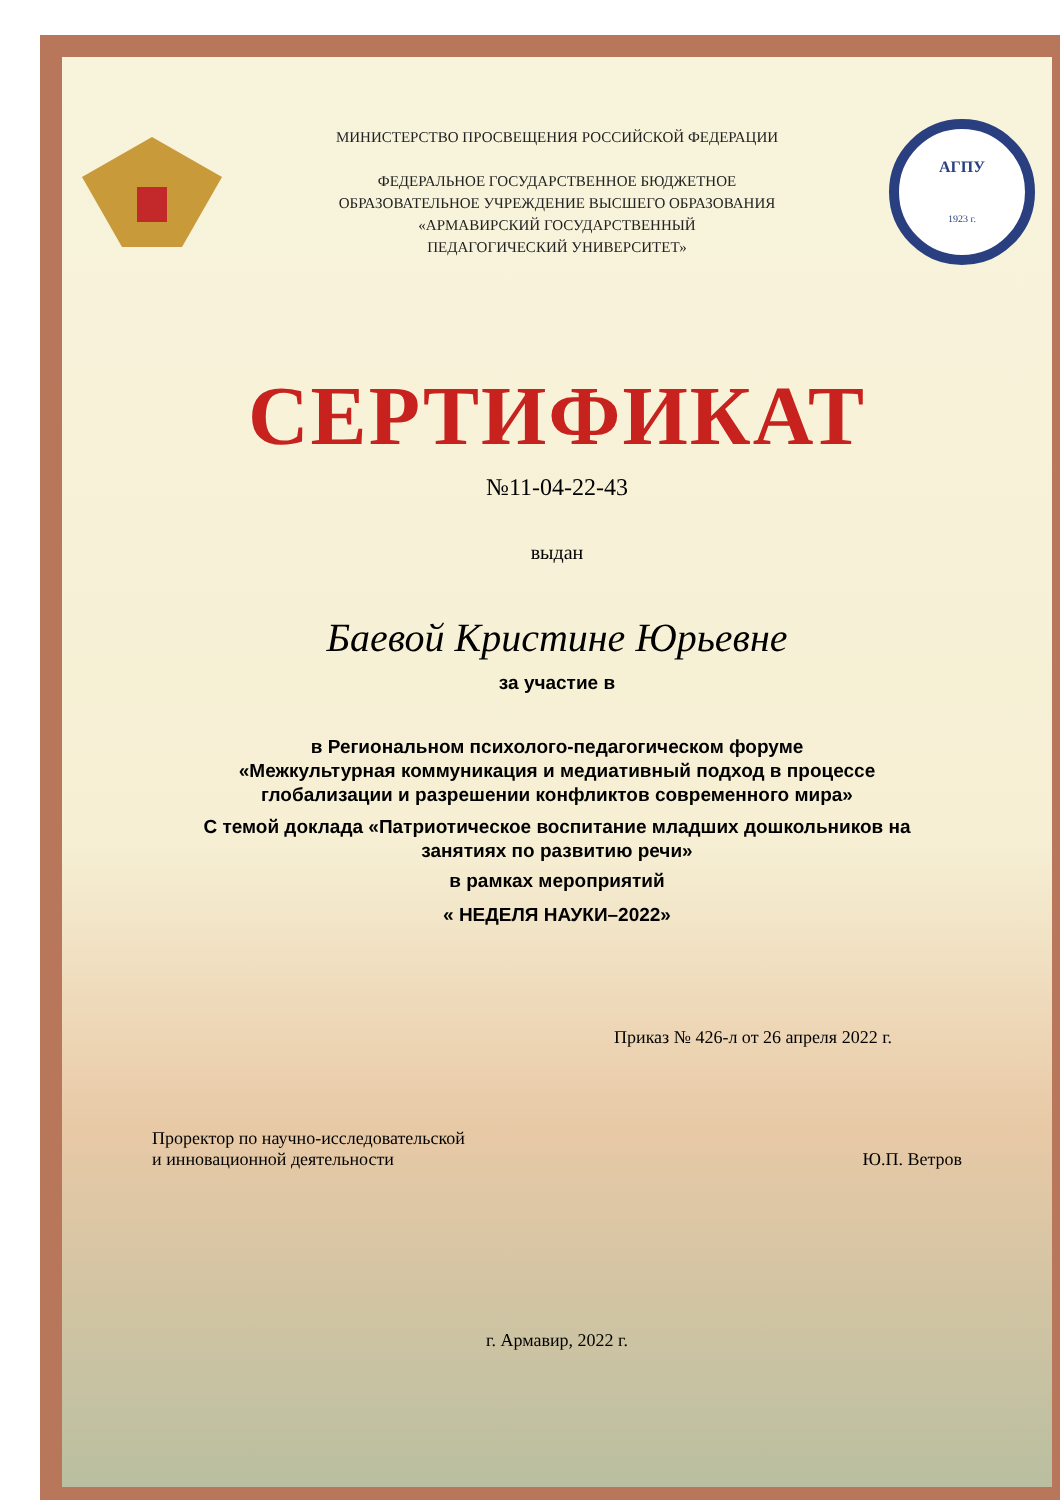МИНИСТЕРСТВО ПРОСВЕЩЕНИЯ РОССИЙСКОЙ ФЕДЕРАЦИИ
ФЕДЕРАЛЬНОЕ ГОСУДАРСТВЕННОЕ БЮДЖЕТНОЕ
ОБРАЗОВАТЕЛЬНОЕ УЧРЕЖДЕНИЕ ВЫСШЕГО ОБРАЗОВАНИЯ
«АРМАВИРСКИЙ ГОСУДАРСТВЕННЫЙ
ПЕДАГОГИЧЕСКИЙ УНИВЕРСИТЕТ»
АГПУ
1923 г.
СЕРТИФИКАТ
№11-04-22-43
выдан
Баевой Кристине Юрьевне
за участие в
в Региональном психолого-педагогическом форуме
«Межкультурная коммуникация и медиативный подход в процессе
глобализации и разрешении конфликтов современного мира»
С темой доклада «Патриотическое воспитание младших дошкольников на
занятиях по развитию речи»
в рамках мероприятий
« НЕДЕЛЯ НАУКИ–2022»
Приказ № 426-л от 26 апреля 2022 г.
Проректор по научно-исследовательской
и инновационной деятельности
Ю.П. Ветров
г. Армавир, 2022 г.